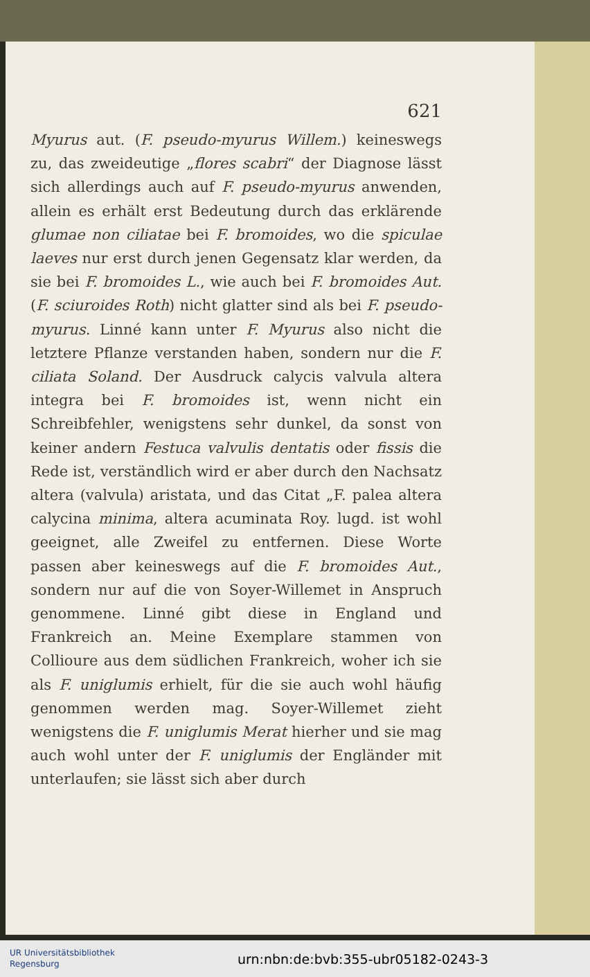621
Myurus aut. (F. pseudo-myurus Willem.) keineswegs zu, das zweideutige „flores scabri“ der Diagnose lässt sich allerdings auch auf F. pseudo-myurus anwenden, allein es erhält erst Bedeutung durch das erklärende glumae non ciliatae bei F. bromoides, wo die spiculae laeves nur erst durch jenen Gegensatz klar werden, da sie bei F. bromoides L., wie auch bei F. bromoides Aut. (F. sciuroides Roth) nicht glatter sind als bei F. pseudo-myurus. Linné kann unter F. Myurus also nicht die letztere Pflanze verstanden haben, sondern nur die F. ciliata Soland. Der Ausdruck calycis valvula altera integra bei F. bromoides ist, wenn nicht ein Schreibfehler, wenigstens sehr dunkel, da sonst von keiner andern Festuca valvulis dentatis oder fissis die Rede ist, verständlich wird er aber durch den Nachsatz altera (valvula) aristata, und das Citat „F. palea altera calycina minima, altera acuminata Roy. lugd. ist wohl geeignet, alle Zweifel zu entfernen. Diese Worte passen aber keineswegs auf die F. bromoides Aut., sondern nur auf die von Soyer-Willemet in Anspruch genommene. Linné gibt diese in England und Frankreich an. Meine Exemplare stammen von Collioure aus dem südlichen Frankreich, woher ich sie als F. uniglumis erhielt, für die sie auch wohl häufig genommen werden mag. Soyer-Willemet zieht wenigstens die F. uniglumis Merat hierher und sie mag auch wohl unter der F. uniglumis der Engländer mit unterlaufen; sie lässt sich aber durch
UR Universitätsbibliothek
Regensburg
urn:nbn:de:bvb:355-ubr05182-0243-3